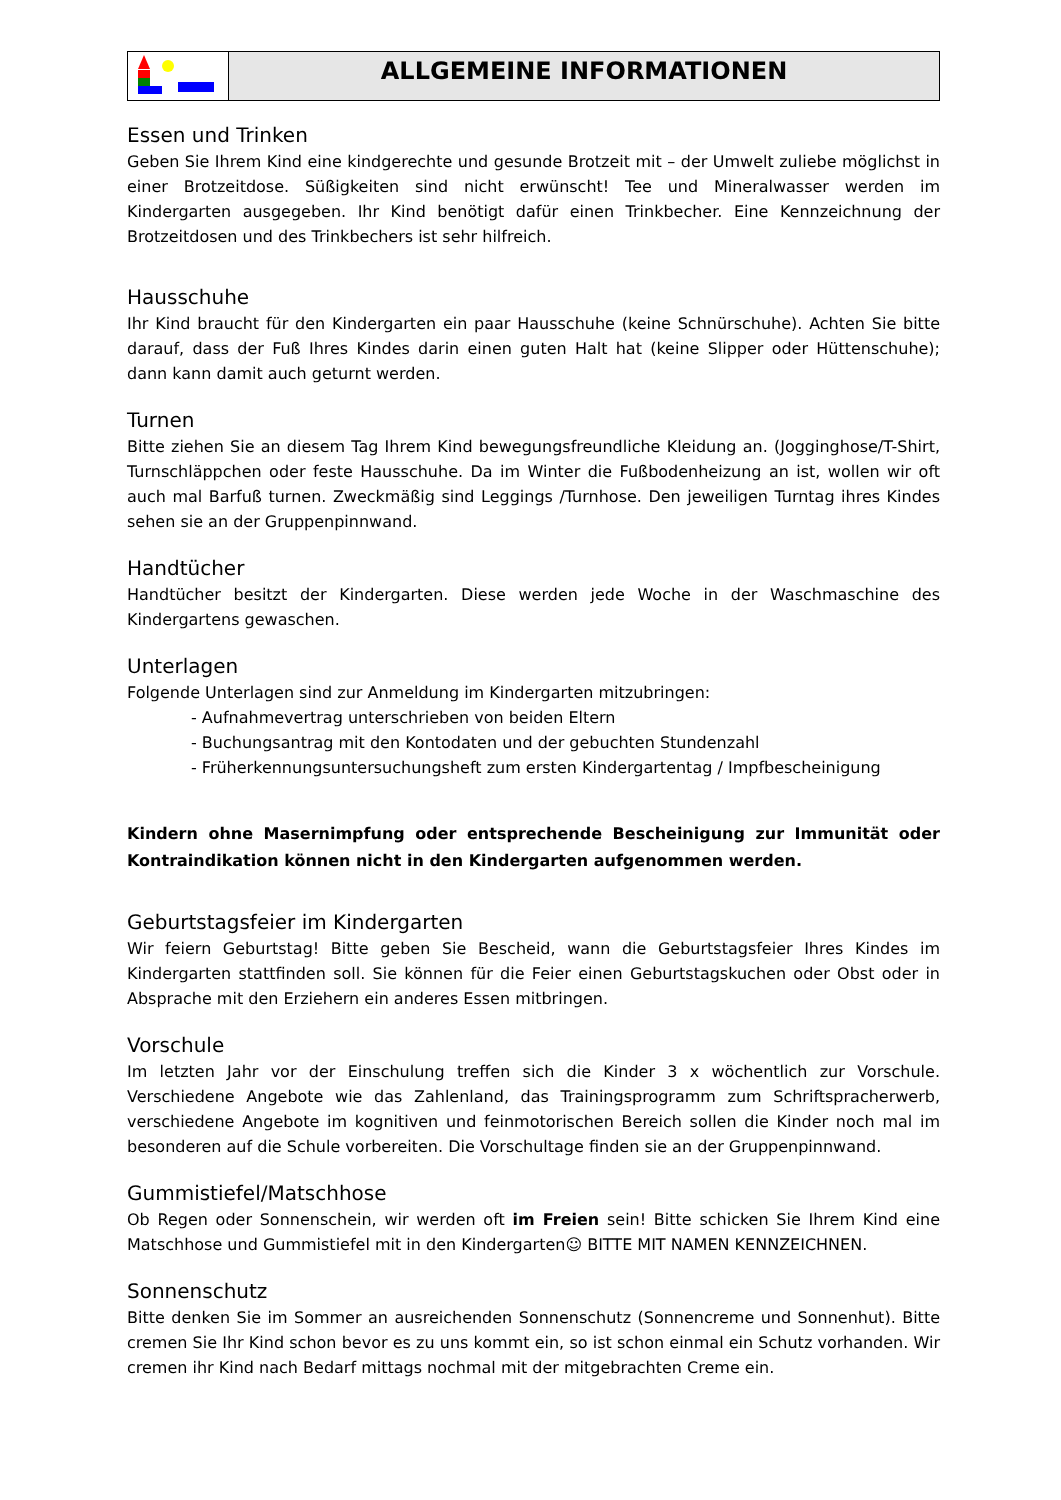ALLGEMEINE INFORMATIONEN
Essen und Trinken
Geben Sie Ihrem Kind eine kindgerechte und gesunde Brotzeit mit – der Umwelt zuliebe möglichst in einer Brotzeitdose. Süßigkeiten sind nicht erwünscht! Tee und Mineralwasser werden im Kindergarten ausgegeben. Ihr Kind benötigt dafür einen Trinkbecher. Eine Kennzeichnung der Brotzeitdosen und des Trinkbechers ist sehr hilfreich.
Hausschuhe
Ihr Kind braucht für den Kindergarten ein paar Hausschuhe (keine Schnürschuhe). Achten Sie bitte darauf, dass der Fuß Ihres Kindes darin einen guten Halt hat (keine Slipper oder Hüttenschuhe); dann kann damit auch geturnt werden.
Turnen
Bitte ziehen Sie an diesem Tag Ihrem Kind bewegungsfreundliche Kleidung an. (Jogginghose/T-Shirt, Turnschläppchen oder feste Hausschuhe. Da im Winter die Fußbodenheizung an ist, wollen wir oft auch mal Barfuß turnen. Zweckmäßig sind Leggings /Turnhose. Den jeweiligen Turntag ihres Kindes sehen sie an der Gruppenpinnwand.
Handtücher
Handtücher besitzt der Kindergarten. Diese werden jede Woche in der Waschmaschine des Kindergartens gewaschen.
Unterlagen
Folgende Unterlagen sind zur Anmeldung im Kindergarten mitzubringen:
- Aufnahmevertrag unterschrieben von beiden Eltern
- Buchungsantrag mit den Kontodaten und der gebuchten Stundenzahl
- Früherkennungsuntersuchungsheft zum ersten Kindergartentag / Impfbescheinigung
Kindern ohne Masernimpfung oder entsprechende Bescheinigung zur Immunität oder Kontraindikation können nicht in den Kindergarten aufgenommen werden.
Geburtstagsfeier im Kindergarten
Wir feiern Geburtstag! Bitte geben Sie Bescheid, wann die Geburtstagsfeier Ihres Kindes im Kindergarten stattfinden soll. Sie können für die Feier einen Geburtstagskuchen oder Obst oder in Absprache mit den Erziehern ein anderes Essen mitbringen.
Vorschule
Im letzten Jahr vor der Einschulung treffen sich die Kinder 3 x wöchentlich zur Vorschule. Verschiedene Angebote wie das Zahlenland, das Trainingsprogramm zum Schriftspracherwerb, verschiedene Angebote im kognitiven und feinmotorischen Bereich sollen die Kinder noch mal im besonderen auf die Schule vorbereiten. Die Vorschultage finden sie an der Gruppenpinnwand.
Gummistiefel/Matschhose
Ob Regen oder Sonnenschein, wir werden oft im Freien sein! Bitte schicken Sie Ihrem Kind eine Matschhose und Gummistiefel mit in den Kindergarten☺ BITTE MIT NAMEN KENNZEICHNEN.
Sonnenschutz
Bitte denken Sie im Sommer an ausreichenden Sonnenschutz (Sonnencreme und Sonnenhut). Bitte cremen Sie Ihr Kind schon bevor es zu uns kommt ein, so ist schon einmal ein Schutz vorhanden. Wir cremen ihr Kind nach Bedarf mittags nochmal mit der mitgebrachten Creme ein.